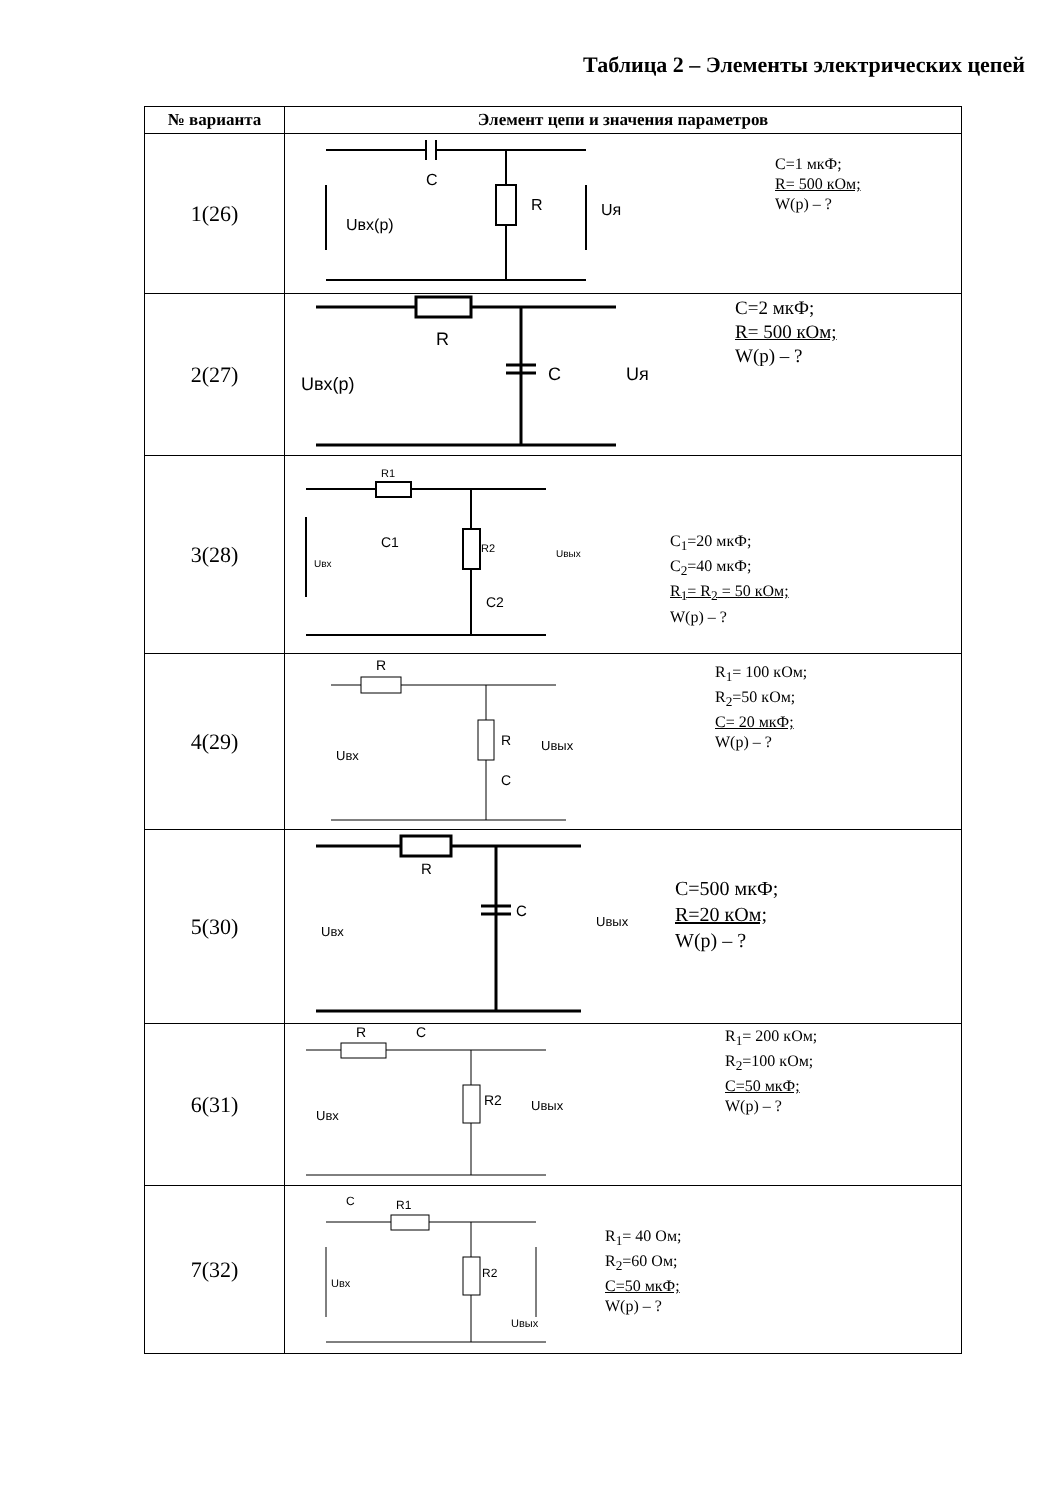Таблица 2 – Элементы электрических цепей
| № варианта | Элемент цепи и значения параметров |
| --- | --- |
| 1(26) | C R Uвх(р) Uя C=1 мкФ; R= 500 кОм; W(p) – ? |
| 2(27) | R C Uвх(р) Uя C=2 мкФ; R= 500 кОм; W(p) – ? |
| 3(28) | R1 R2 C1 C2 Uвх Uвых C<sub>1</sub>=20 мкФ; C<sub>2</sub>=40 мкФ; R<sub>1</sub>= R<sub>2</sub> = 50 кОм; W(p) – ? |
| 4(29) | R R C Uвх Uвых R<sub>1</sub>= 100 кОм; R<sub>2</sub>=50 кОм; C= 20 мкФ; W(p) – ? |
| 5(30) | R C Uвх Uвых C=500 мкФ; R=20 кОм; W(p) – ? |
| 6(31) | R C R2 Uвх Uвых R<sub>1</sub>= 200 кОм; R<sub>2</sub>=100 кОм; C=50 мкФ; W(p) – ? |
| 7(32) | C R1 R2 Uвх Uвых R<sub>1</sub>= 40 Ом; R<sub>2</sub>=60 Ом; C=50 мкФ; W(p) – ? |